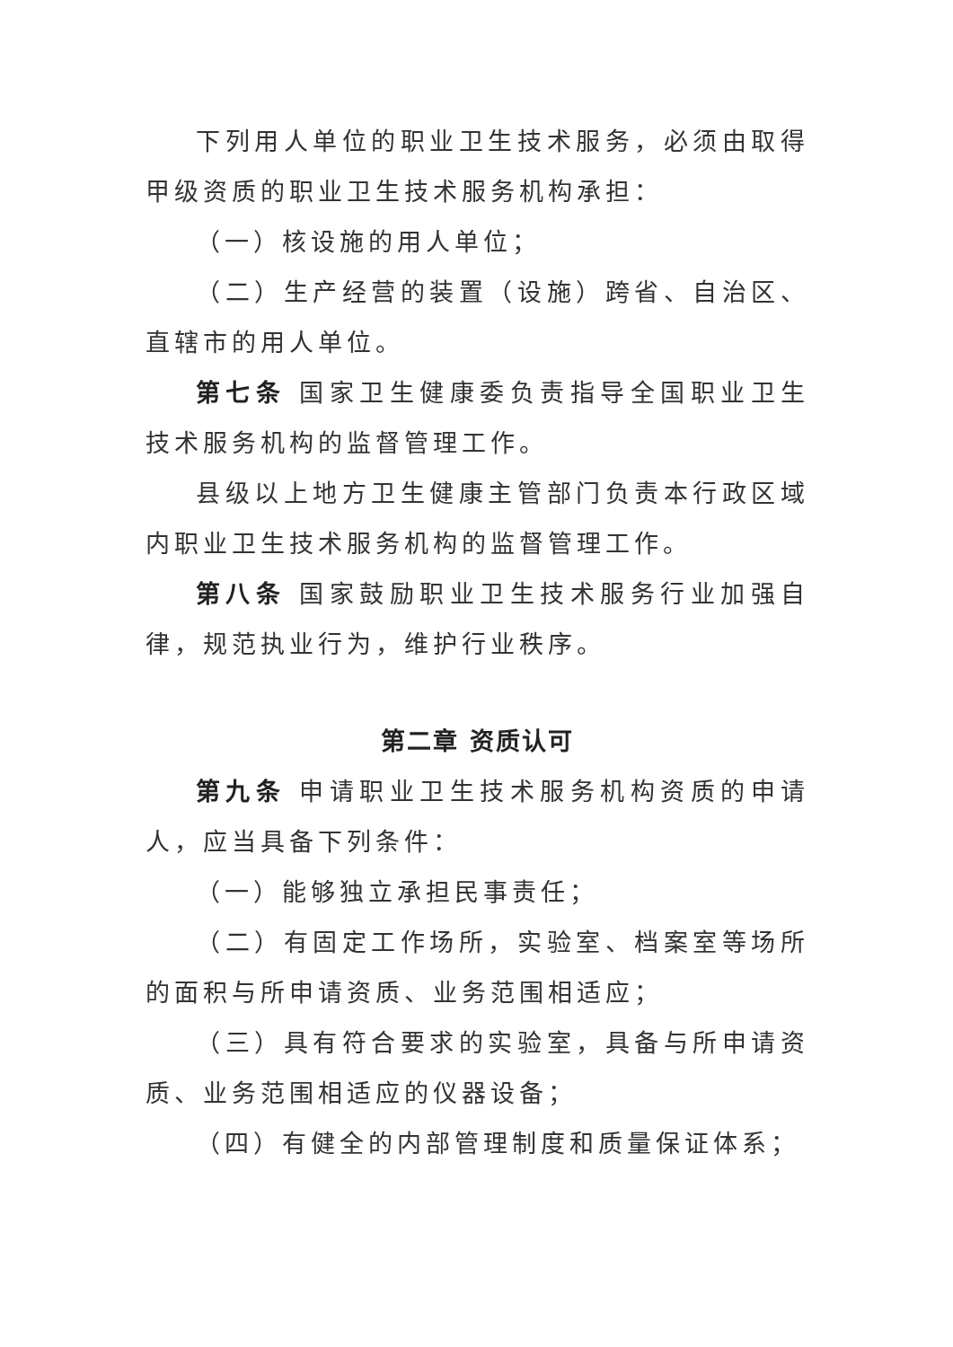下列用人单位的职业卫生技术服务，必须由取得甲级资质的职业卫生技术服务机构承担：
（一）核设施的用人单位；
（二）生产经营的装置（设施）跨省、自治区、直辖市的用人单位。
第七条 国家卫生健康委负责指导全国职业卫生技术服务机构的监督管理工作。
县级以上地方卫生健康主管部门负责本行政区域内职业卫生技术服务机构的监督管理工作。
第八条 国家鼓励职业卫生技术服务行业加强自律，规范执业行为，维护行业秩序。
第二章 资质认可
第九条 申请职业卫生技术服务机构资质的申请人，应当具备下列条件：
（一）能够独立承担民事责任；
（二）有固定工作场所，实验室、档案室等场所的面积与所申请资质、业务范围相适应；
（三）具有符合要求的实验室，具备与所申请资质、业务范围相适应的仪器设备；
（四）有健全的内部管理制度和质量保证体系；